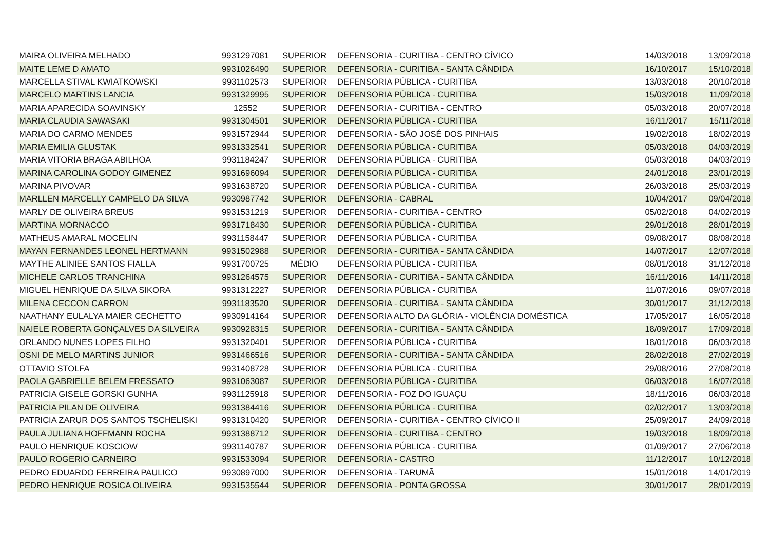| MAIRA OLIVEIRA MELHADO | 9931297081 | SUPERIOR | DEFENSORIA - CURITIBA - CENTRO CÍVICO | 14/03/2018 | 13/09/2018 |
| MAITE LEME D AMATO | 9931026490 | SUPERIOR | DEFENSORIA - CURITIBA - SANTA CÂNDIDA | 16/10/2017 | 15/10/2018 |
| MARCELLA STIVAL KWIATKOWSKI | 9931102573 | SUPERIOR | DEFENSORIA PÚBLICA - CURITIBA | 13/03/2018 | 20/10/2018 |
| MARCELO MARTINS LANCIA | 9931329995 | SUPERIOR | DEFENSORIA PÚBLICA - CURITIBA | 15/03/2018 | 11/09/2018 |
| MARIA APARECIDA SOAVINSKY | 12552 | SUPERIOR | DEFENSORIA - CURITIBA - CENTRO | 05/03/2018 | 20/07/2018 |
| MARIA CLAUDIA SAWASAKI | 9931304501 | SUPERIOR | DEFENSORIA PÚBLICA - CURITIBA | 16/11/2017 | 15/11/2018 |
| MARIA DO CARMO MENDES | 9931572944 | SUPERIOR | DEFENSORIA - SÃO JOSÉ DOS PINHAIS | 19/02/2018 | 18/02/2019 |
| MARIA EMILIA GLUSTAK | 9931332541 | SUPERIOR | DEFENSORIA PÚBLICA - CURITIBA | 05/03/2018 | 04/03/2019 |
| MARIA VITORIA BRAGA ABILHOA | 9931184247 | SUPERIOR | DEFENSORIA PÚBLICA - CURITIBA | 05/03/2018 | 04/03/2019 |
| MARINA CAROLINA GODOY GIMENEZ | 9931696094 | SUPERIOR | DEFENSORIA PÚBLICA - CURITIBA | 24/01/2018 | 23/01/2019 |
| MARINA PIVOVAR | 9931638720 | SUPERIOR | DEFENSORIA PÚBLICA - CURITIBA | 26/03/2018 | 25/03/2019 |
| MARLLEN MARCELLY CAMPELO DA SILVA | 9930987742 | SUPERIOR | DEFENSORIA - CABRAL | 10/04/2017 | 09/04/2018 |
| MARLY DE OLIVEIRA BREUS | 9931531219 | SUPERIOR | DEFENSORIA - CURITIBA - CENTRO | 05/02/2018 | 04/02/2019 |
| MARTINA MORNACCO | 9931718430 | SUPERIOR | DEFENSORIA PÚBLICA - CURITIBA | 29/01/2018 | 28/01/2019 |
| MATHEUS AMARAL MOCELIN | 9931158447 | SUPERIOR | DEFENSORIA PÚBLICA - CURITIBA | 09/08/2017 | 08/08/2018 |
| MAYAN FERNANDES LEONEL HERTMANN | 9931502988 | SUPERIOR | DEFENSORIA - CURITIBA - SANTA CÂNDIDA | 14/07/2017 | 12/07/2018 |
| MAYTHE ALINIEE SANTOS FIALLA | 9931700725 | MÉDIO | DEFENSORIA PÚBLICA - CURITIBA | 08/01/2018 | 31/12/2018 |
| MICHELE CARLOS TRANCHINA | 9931264575 | SUPERIOR | DEFENSORIA - CURITIBA - SANTA CÂNDIDA | 16/11/2016 | 14/11/2018 |
| MIGUEL HENRIQUE DA SILVA SIKORA | 9931312227 | SUPERIOR | DEFENSORIA PÚBLICA - CURITIBA | 11/07/2016 | 09/07/2018 |
| MILENA CECCON CARRON | 9931183520 | SUPERIOR | DEFENSORIA - CURITIBA - SANTA CÂNDIDA | 30/01/2017 | 31/12/2018 |
| NAATHANY EULALYA MAIER CECHETTO | 9930914164 | SUPERIOR | DEFENSORIA ALTO DA GLÓRIA - VIOLÊNCIA DOMÉSTICA | 17/05/2017 | 16/05/2018 |
| NAIELE ROBERTA GONÇALVES DA SILVEIRA | 9930928315 | SUPERIOR | DEFENSORIA - CURITIBA - SANTA CÂNDIDA | 18/09/2017 | 17/09/2018 |
| ORLANDO NUNES LOPES FILHO | 9931320401 | SUPERIOR | DEFENSORIA PÚBLICA - CURITIBA | 18/01/2018 | 06/03/2018 |
| OSNI DE MELO MARTINS JUNIOR | 9931466516 | SUPERIOR | DEFENSORIA - CURITIBA - SANTA CÂNDIDA | 28/02/2018 | 27/02/2019 |
| OTTAVIO STOLFA | 9931408728 | SUPERIOR | DEFENSORIA PÚBLICA - CURITIBA | 29/08/2016 | 27/08/2018 |
| PAOLA GABRIELLE BELEM FRESSATO | 9931063087 | SUPERIOR | DEFENSORIA PÚBLICA - CURITIBA | 06/03/2018 | 16/07/2018 |
| PATRICIA GISELE GORSKI GUNHA | 9931125918 | SUPERIOR | DEFENSORIA - FOZ DO IGUAÇU | 18/11/2016 | 06/03/2018 |
| PATRICIA PILAN DE OLIVEIRA | 9931384416 | SUPERIOR | DEFENSORIA PÚBLICA - CURITIBA | 02/02/2017 | 13/03/2018 |
| PATRICIA ZARUR DOS SANTOS TSCHELISKI | 9931310420 | SUPERIOR | DEFENSORIA - CURITIBA - CENTRO CÍVICO II | 25/09/2017 | 24/09/2018 |
| PAULA JULIANA HOFFMANN ROCHA | 9931388712 | SUPERIOR | DEFENSORIA - CURITIBA - CENTRO | 19/03/2018 | 18/09/2018 |
| PAULO HENRIQUE KOSCIOW | 9931140787 | SUPERIOR | DEFENSORIA PÚBLICA - CURITIBA | 01/09/2017 | 27/06/2018 |
| PAULO ROGERIO CARNEIRO | 9931533094 | SUPERIOR | DEFENSORIA - CASTRO | 11/12/2017 | 10/12/2018 |
| PEDRO EDUARDO FERREIRA PAULICO | 9930897000 | SUPERIOR | DEFENSORIA - TARUMÃ | 15/01/2018 | 14/01/2019 |
| PEDRO HENRIQUE ROSICA OLIVEIRA | 9931535544 | SUPERIOR | DEFENSORIA - PONTA GROSSA | 30/01/2017 | 28/01/2019 |